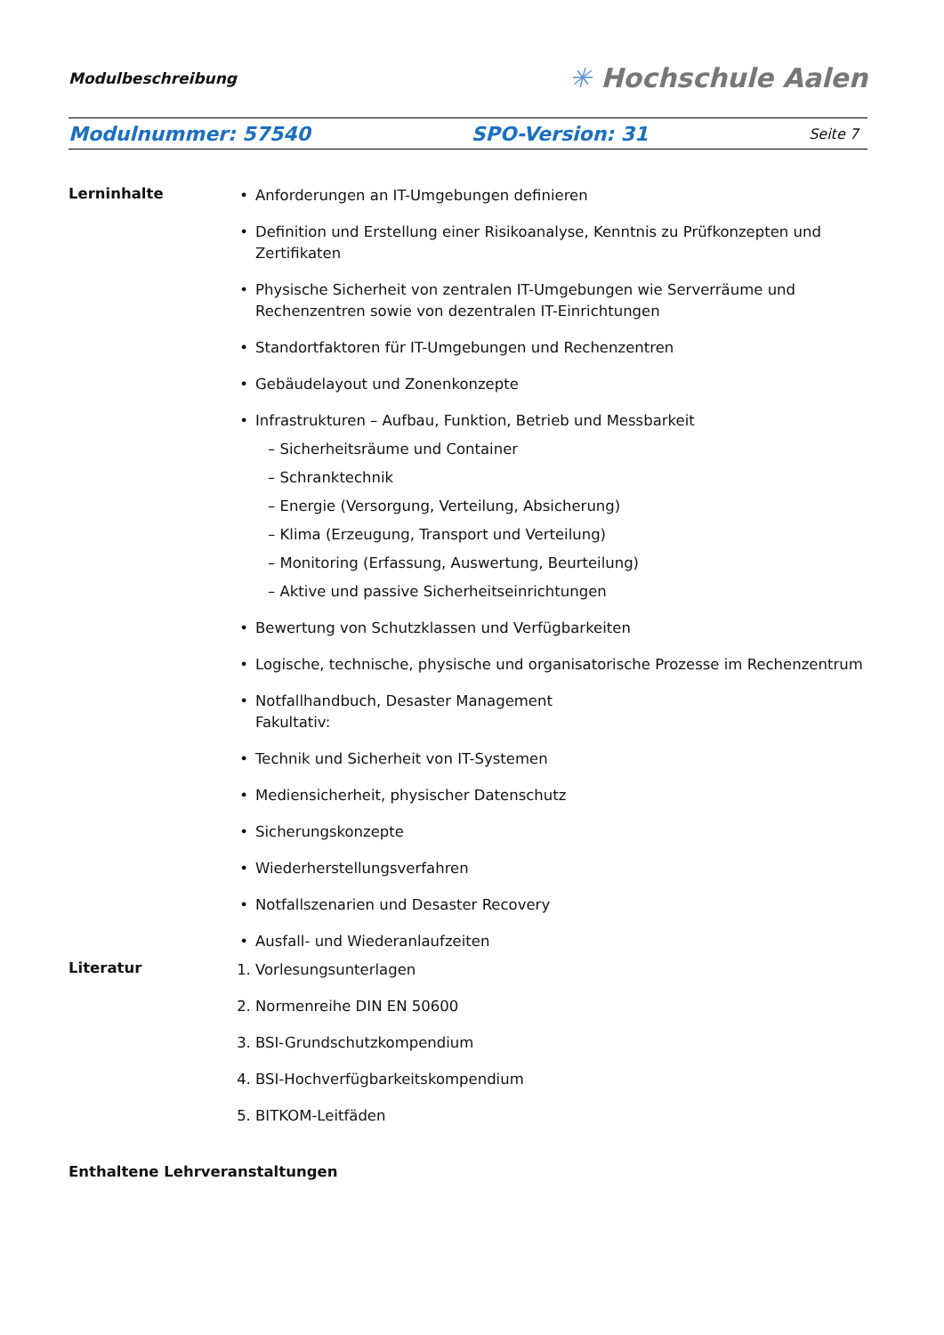Modulbeschreibung ✳ Hochschule Aalen
Modulnummer: 57540 SPO-Version: 31 Seite 7
Lerninhalte
• Anforderungen an IT-Umgebungen definieren
• Definition und Erstellung einer Risikoanalyse, Kenntnis zu Prüfkonzepten und Zertifikaten
• Physische Sicherheit von zentralen IT-Umgebungen wie Serverräume und Rechenzentren sowie von dezentralen IT-Einrichtungen
• Standortfaktoren für IT-Umgebungen und Rechenzentren
• Gebäudelayout und Zonenkonzepte
• Infrastrukturen – Aufbau, Funktion, Betrieb und Messbarkeit
– Sicherheitsräume und Container
– Schranktechnik
– Energie (Versorgung, Verteilung, Absicherung)
– Klima (Erzeugung, Transport und Verteilung)
– Monitoring (Erfassung, Auswertung, Beurteilung)
– Aktive und passive Sicherheitseinrichtungen
• Bewertung von Schutzklassen und Verfügbarkeiten
• Logische, technische, physische und organisatorische Prozesse im Rechenzentrum
• Notfallhandbuch, Desaster Management
Fakultativ:
• Technik und Sicherheit von IT-Systemen
• Mediensicherheit, physischer Datenschutz
• Sicherungskonzepte
• Wiederherstellungsverfahren
• Notfallszenarien und Desaster Recovery
• Ausfall- und Wiederanlaufzeiten
Literatur
1. Vorlesungsunterlagen
2. Normenreihe DIN EN 50600
3. BSI-Grundschutzkompendium
4. BSI-Hochverfügbarkeitskompendium
5. BITKOM-Leitfäden
Enthaltene Lehrveranstaltungen